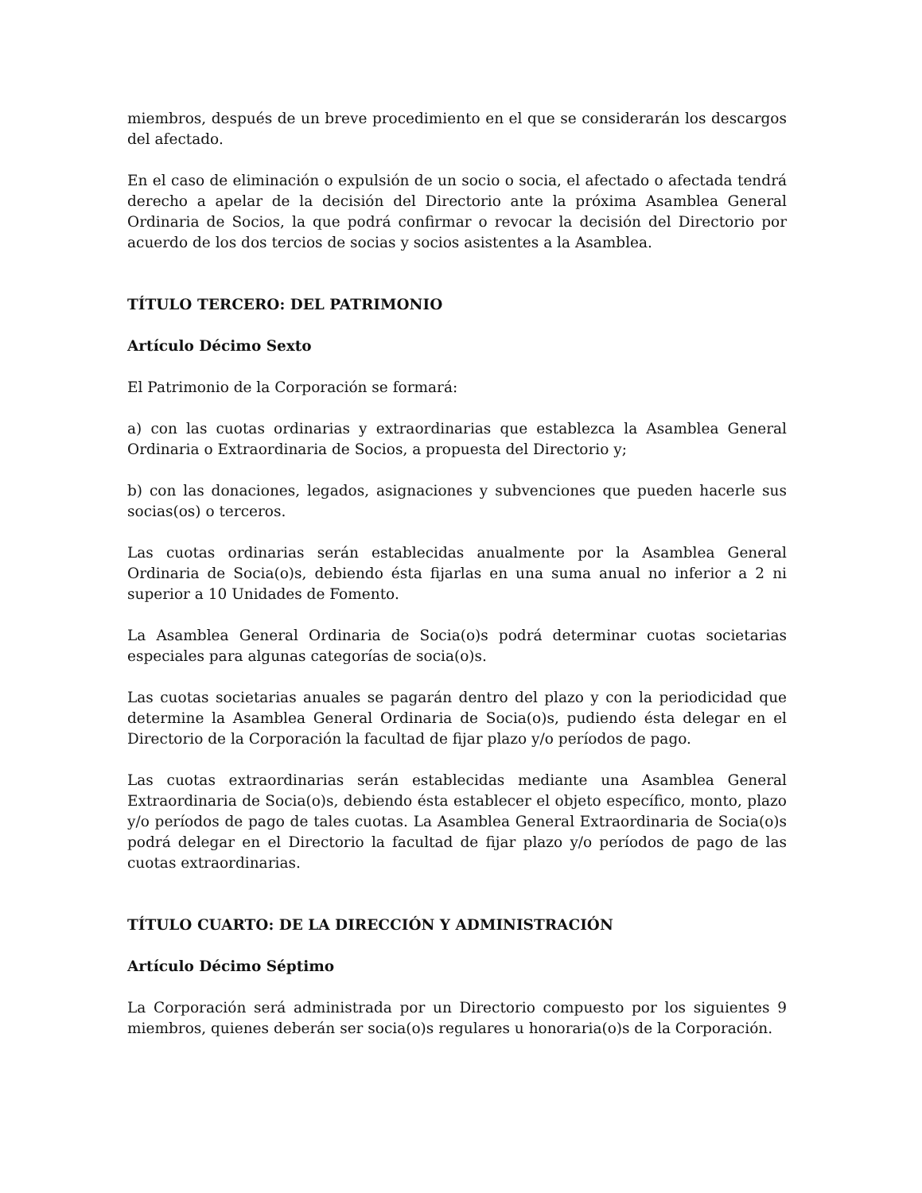miembros, después de un breve procedimiento en el que se considerarán los descargos del afectado.
En el caso de eliminación o expulsión de un socio o socia, el afectado o afectada tendrá derecho a apelar de la decisión del Directorio ante la próxima Asamblea General Ordinaria de Socios, la que podrá confirmar o revocar la decisión del Directorio por acuerdo de los dos tercios de socias y socios asistentes a la Asamblea.
TÍTULO TERCERO: DEL PATRIMONIO
Artículo Décimo Sexto
El Patrimonio de la Corporación se formará:
a) con las cuotas ordinarias y extraordinarias que establezca la Asamblea General Ordinaria o Extraordinaria de Socios, a propuesta del Directorio y;
b) con las donaciones, legados, asignaciones y subvenciones que pueden hacerle sus socias(os) o terceros.
Las cuotas ordinarias serán establecidas anualmente por la Asamblea General Ordinaria de Socia(o)s, debiendo ésta fijarlas en una suma anual no inferior a 2 ni superior a 10 Unidades de Fomento.
La Asamblea General Ordinaria de Socia(o)s podrá determinar cuotas societarias especiales para algunas categorías de socia(o)s.
Las cuotas societarias anuales se pagarán dentro del plazo y con la periodicidad que determine la Asamblea General Ordinaria de Socia(o)s, pudiendo ésta delegar en el Directorio de la Corporación la facultad de fijar plazo y/o períodos de pago.
Las cuotas extraordinarias serán establecidas mediante una Asamblea General Extraordinaria de Socia(o)s, debiendo ésta establecer el objeto específico, monto, plazo y/o períodos de pago de tales cuotas. La Asamblea General Extraordinaria de Socia(o)s podrá delegar en el Directorio la facultad de fijar plazo y/o períodos de pago de las cuotas extraordinarias.
TÍTULO CUARTO: DE LA DIRECCIÓN Y ADMINISTRACIÓN
Artículo Décimo Séptimo
La Corporación será administrada por un Directorio compuesto por los siguientes 9 miembros, quienes deberán ser socia(o)s regulares u honoraria(o)s de la Corporación.